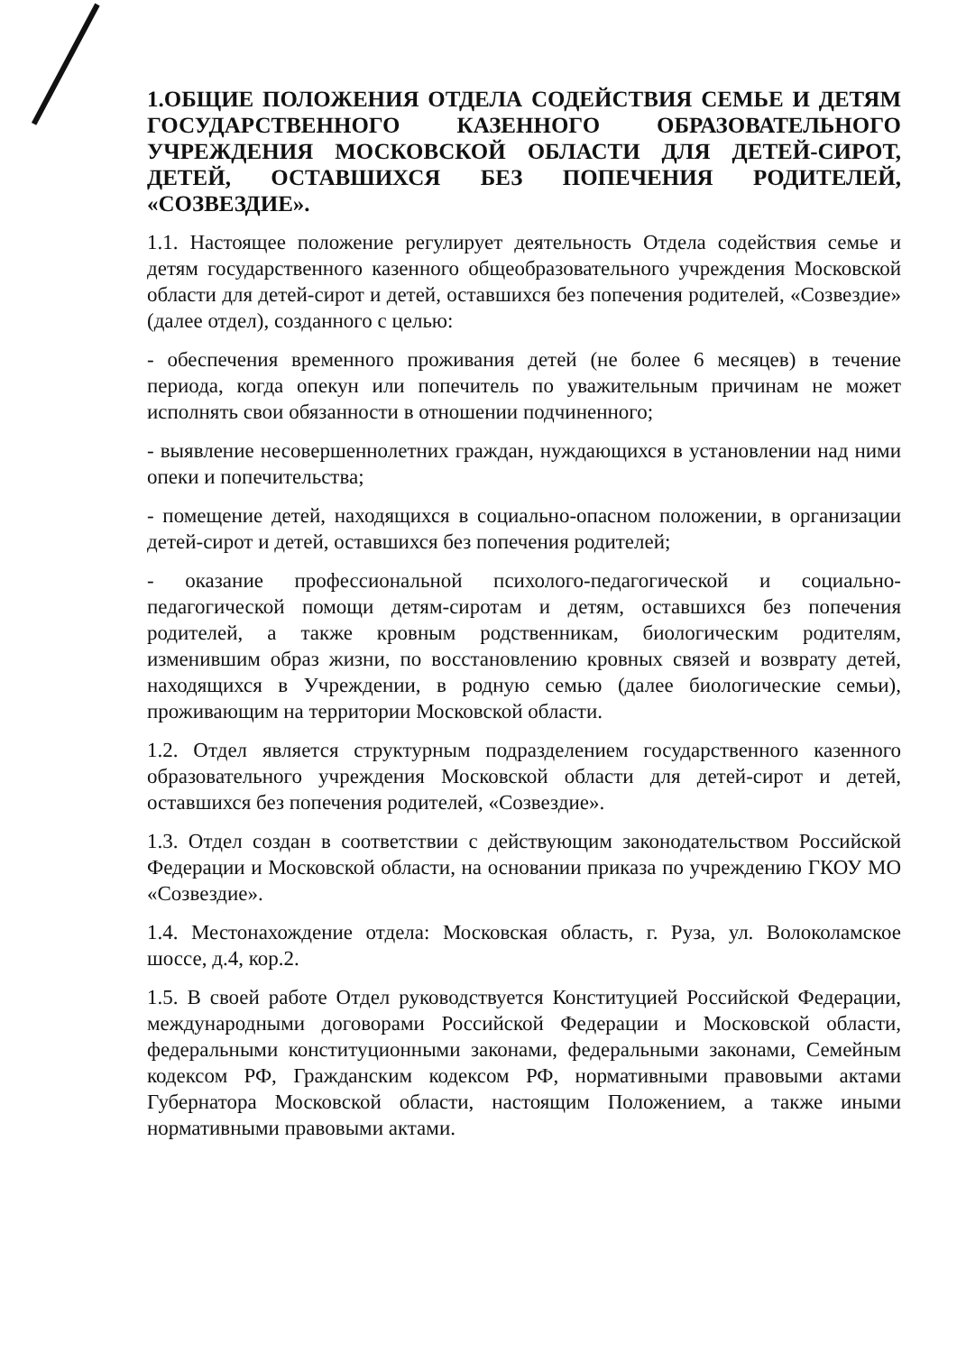1.ОБЩИЕ ПОЛОЖЕНИЯ ОТДЕЛА СОДЕЙСТВИЯ СЕМЬЕ И ДЕТЯМ ГОСУДАРСТВЕННОГО КАЗЕННОГО ОБРАЗОВАТЕЛЬНОГО УЧРЕЖДЕНИЯ МОСКОВСКОЙ ОБЛАСТИ ДЛЯ ДЕТЕЙ-СИРОТ, ДЕТЕЙ, ОСТАВШИХСЯ БЕЗ ПОПЕЧЕНИЯ РОДИТЕЛЕЙ, «СОЗВЕЗДИЕ».
1.1. Настоящее положение регулирует деятельность Отдела содействия семье и детям государственного казенного общеобразовательного учреждения Московской области для детей-сирот и детей, оставшихся без попечения родителей, «Созвездие» (далее отдел), созданного с целью:
- обеспечения временного проживания детей (не более 6 месяцев) в течение периода, когда опекун или попечитель по уважительным причинам не может исполнять свои обязанности в отношении подчиненного;
- выявление несовершеннолетних граждан, нуждающихся в установлении над ними опеки и попечительства;
- помещение детей, находящихся в социально-опасном положении, в организации детей-сирот и детей, оставшихся без попечения родителей;
- оказание профессиональной психолого-педагогической и социально-педагогической помощи детям-сиротам и детям, оставшихся без попечения родителей, а также кровным родственникам, биологическим родителям, изменившим образ жизни, по восстановлению кровных связей и возврату детей, находящихся в Учреждении, в родную семью (далее биологические семьи), проживающим на территории Московской области.
1.2. Отдел является структурным подразделением государственного казенного образовательного учреждения Московской области для детей-сирот и детей, оставшихся без попечения родителей, «Созвездие».
1.3. Отдел создан в соответствии с действующим законодательством Российской Федерации и Московской области, на основании приказа по учреждению ГКОУ МО «Созвездие».
1.4. Местонахождение отдела: Московская область, г. Руза, ул. Волоколамское шоссе, д.4, кор.2.
1.5. В своей работе Отдел руководствуется Конституцией Российской Федерации, международными договорами Российской Федерации и Московской области, федеральными конституционными законами, федеральными законами, Семейным кодексом РФ, Гражданским кодексом РФ, нормативными правовыми актами Губернатора Московской области, настоящим Положением, а также иными нормативными правовыми актами.